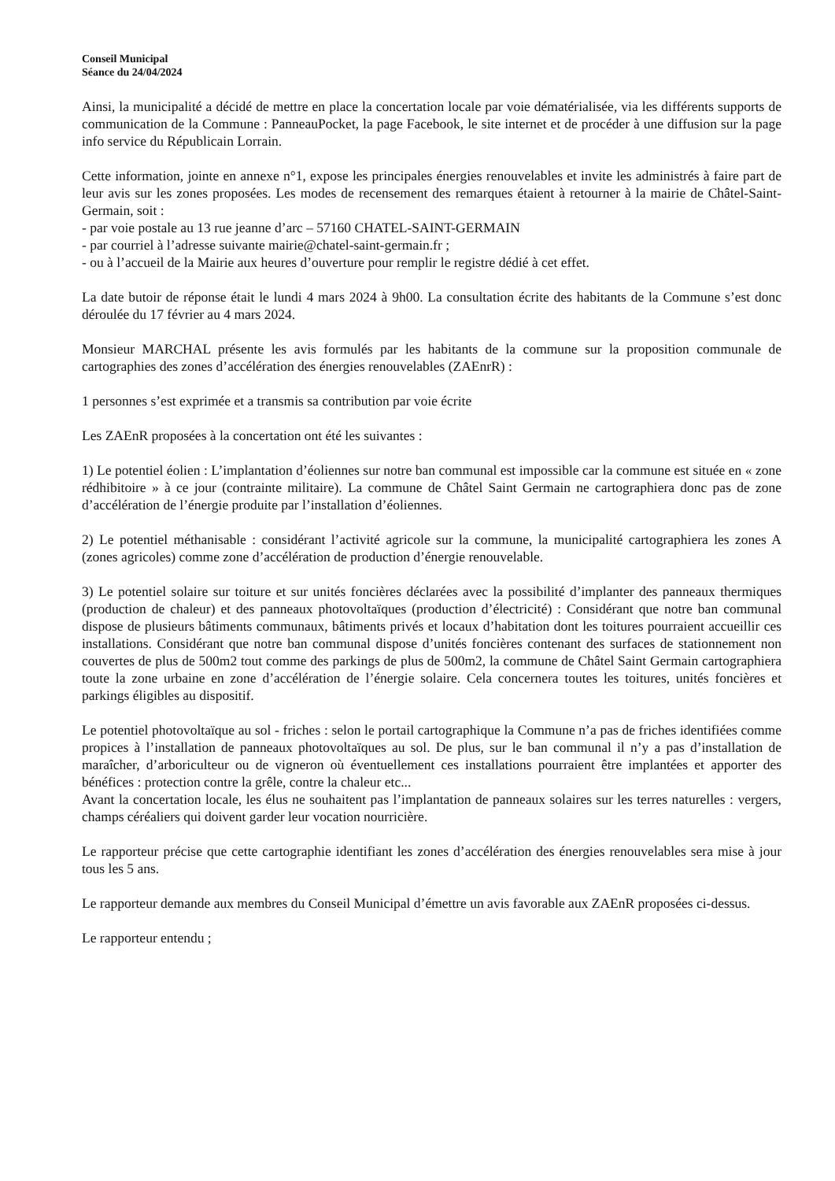Conseil Municipal
Séance du 24/04/2024
Ainsi, la municipalité a décidé de mettre en place la concertation locale par voie dématérialisée, via les différents supports de communication de la Commune : PanneauPocket, la page Facebook, le site internet et de procéder à une diffusion sur la page info service du Républicain Lorrain.
Cette information, jointe en annexe n°1, expose les principales énergies renouvelables et invite les administrés à faire part de leur avis sur les zones proposées. Les modes de recensement des remarques étaient à retourner à la mairie de Châtel-Saint-Germain, soit :
- par voie postale au 13 rue jeanne d’arc – 57160 CHATEL-SAINT-GERMAIN
- par courriel à l’adresse suivante mairie@chatel-saint-germain.fr ;
- ou à l’accueil de la Mairie aux heures d’ouverture pour remplir le registre dédié à cet effet.
La date butoir de réponse était le lundi 4 mars 2024 à 9h00. La consultation écrite des habitants de la Commune s’est donc déroulée du 17 février au 4 mars 2024.
Monsieur MARCHAL présente les avis formulés par les habitants de la commune sur la proposition communale de cartographies des zones d’accélération des énergies renouvelables (ZAEnrR) :
1 personnes s’est exprimée et a transmis sa contribution par voie écrite
Les ZAEnR proposées à la concertation ont été les suivantes :
1) Le potentiel éolien : L’implantation d’éoliennes sur notre ban communal est impossible car la commune est située en « zone rédhibitoire » à ce jour (contrainte militaire). La commune de Châtel Saint Germain ne cartographiera donc pas de zone d’accélération de l’énergie produite par l’installation d’éoliennes.
2) Le potentiel méthanisable : considérant l’activité agricole sur la commune, la municipalité cartographiera les zones A (zones agricoles) comme zone d’accélération de production d’énergie renouvelable.
3) Le potentiel solaire sur toiture et sur unités foncières déclarées avec la possibilité d’implanter des panneaux thermiques (production de chaleur) et des panneaux photovoltaïques (production d’électricité) : Considérant que notre ban communal dispose de plusieurs bâtiments communaux, bâtiments privés et locaux d’habitation dont les toitures pourraient accueillir ces installations. Considérant que notre ban communal dispose d’unités foncières contenant des surfaces de stationnement non couvertes de plus de 500m2 tout comme des parkings de plus de 500m2, la commune de Châtel Saint Germain cartographiera toute la zone urbaine en zone d’accélération de l’énergie solaire. Cela concernera toutes les toitures, unités foncières et parkings éligibles au dispositif.
Le potentiel photovoltaïque au sol - friches : selon le portail cartographique la Commune n’a pas de friches identifiées comme propices à l’installation de panneaux photovoltaïques au sol. De plus, sur le ban communal il n’y a pas d’installation de maraîcher, d’arboriculteur ou de vigneron où éventuellement ces installations pourraient être implantées et apporter des bénéfices : protection contre la grêle, contre la chaleur etc...
Avant la concertation locale, les élus ne souhaitent pas l’implantation de panneaux solaires sur les terres naturelles : vergers, champs céréaliers qui doivent garder leur vocation nourricière.
Le rapporteur précise que cette cartographie identifiant les zones d’accélération des énergies renouvelables sera mise à jour tous les 5 ans.
Le rapporteur demande aux membres du Conseil Municipal d’émettre un avis favorable aux ZAEnR proposées ci-dessus.
Le rapporteur entendu ;